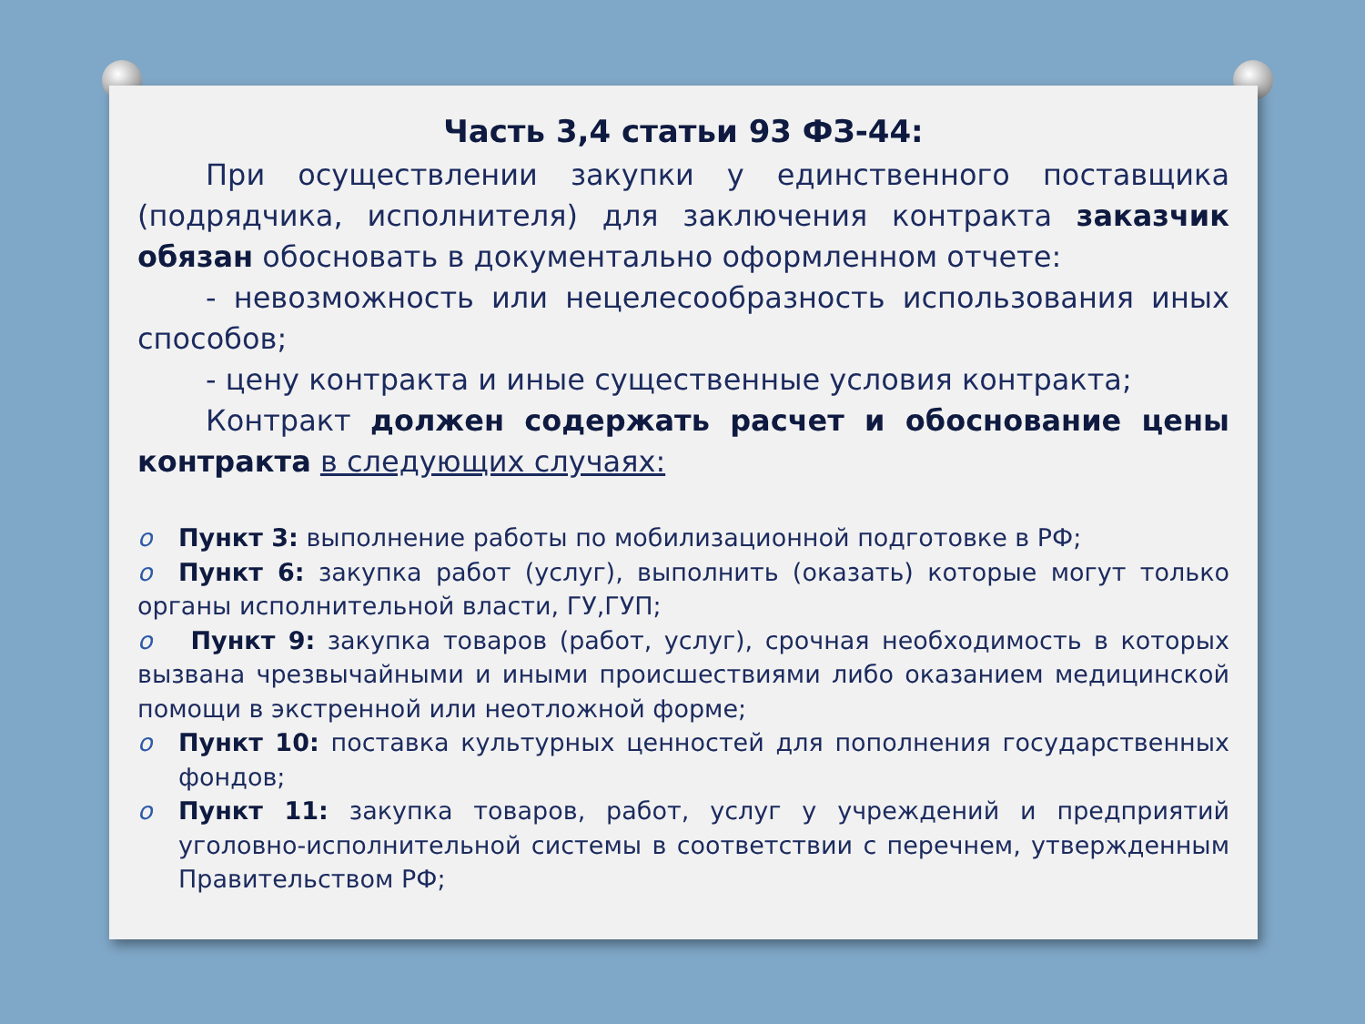Часть 3,4 статьи 93 ФЗ-44:
При осуществлении закупки у единственного поставщика (подрядчика, исполнителя) для заключения контракта заказчик обязан обосновать в документально оформленном отчете:
- невозможность или нецелесообразность использования иных способов;
- цену контракта и иные существенные условия контракта;
Контракт должен содержать расчет и обоснование цены контракта в следующих случаях:
o Пункт 3: выполнение работы по мобилизационной подготовке в РФ;
o Пункт 6: закупка работ (услуг), выполнить (оказать) которые могут только органы исполнительной власти, ГУ,ГУП;
o Пункт 9: закупка товаров (работ, услуг), срочная необходимость в которых вызвана чрезвычайными и иными происшествиями либо оказанием медицинской помощи в экстренной или неотложной форме;
o Пункт 10: поставка культурных ценностей для пополнения государственных фондов;
o Пункт 11: закупка товаров, работ, услуг у учреждений и предприятий уголовно-исполнительной системы в соответствии с перечнем, утвержденным Правительством РФ;